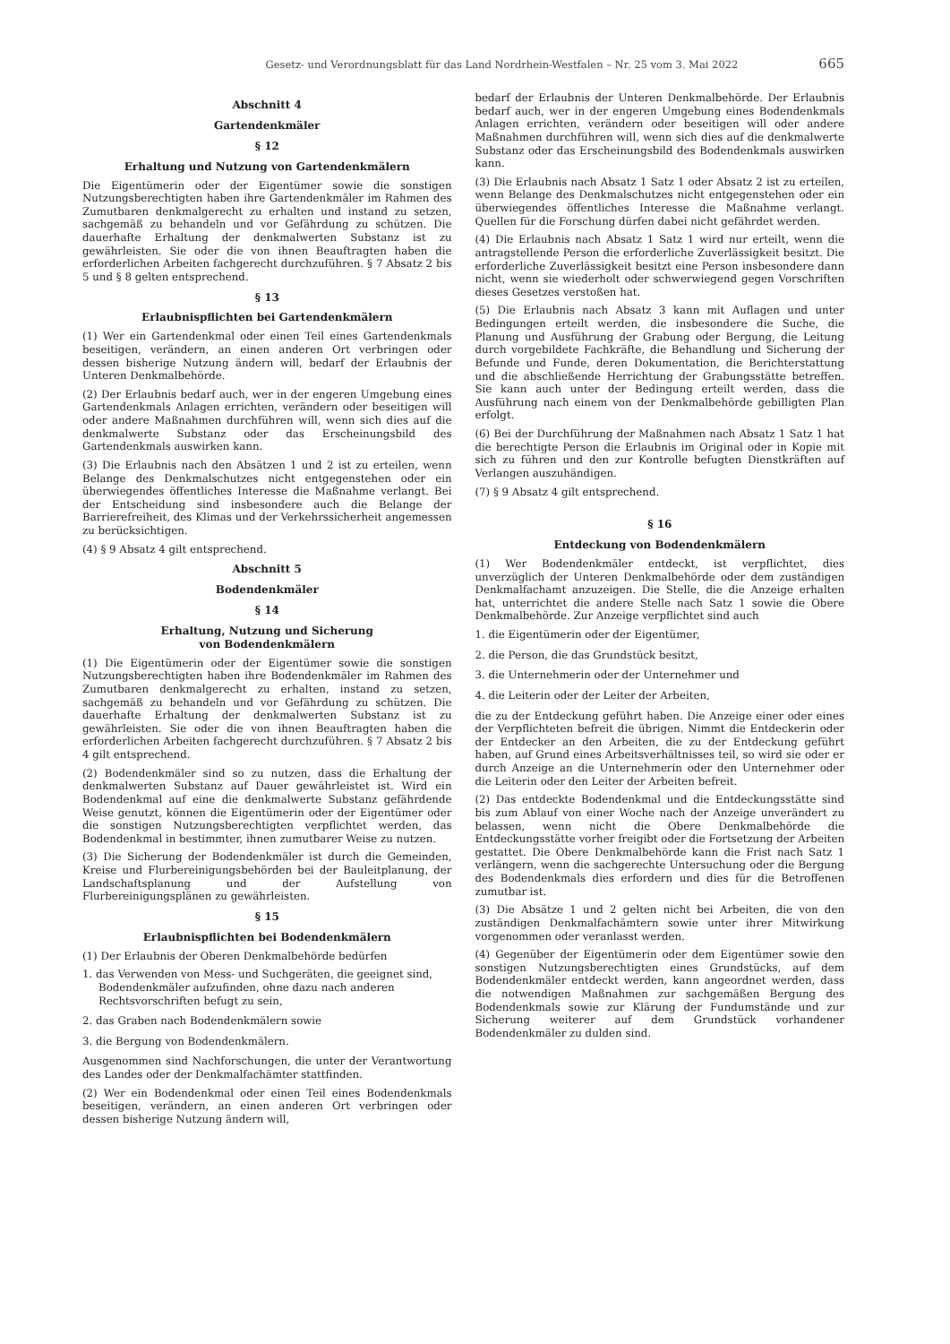Gesetz- und Verordnungsblatt für das Land Nordrhein-Westfalen – Nr. 25 vom 3. Mai 2022 665
Abschnitt 4
Gartendenkmäler
§ 12
Erhaltung und Nutzung von Gartendenkmälern
Die Eigentümerin oder der Eigentümer sowie die sonstigen Nutzungsberechtigten haben ihre Gartendenkmäler im Rahmen des Zumutbaren denkmalgerecht zu erhalten und instand zu setzen, sachgemäß zu behandeln und vor Gefährdung zu schützen. Die dauerhafte Erhaltung der denkmalwerten Substanz ist zu gewährleisten. Sie oder die von ihnen Beauftragten haben die erforderlichen Arbeiten fachgerecht durchzuführen. § 7 Absatz 2 bis 5 und § 8 gelten entsprechend.
§ 13
Erlaubnispflichten bei Gartendenkmälern
(1) Wer ein Gartendenkmal oder einen Teil eines Gartendenkmals beseitigen, verändern, an einen anderen Ort verbringen oder dessen bisherige Nutzung ändern will, bedarf der Erlaubnis der Unteren Denkmalbehörde.
(2) Der Erlaubnis bedarf auch, wer in der engeren Umgebung eines Gartendenkmals Anlagen errichten, verändern oder beseitigen will oder andere Maßnahmen durchführen will, wenn sich dies auf die denkmalwerte Substanz oder das Erscheinungsbild des Gartendenkmals auswirken kann.
(3) Die Erlaubnis nach den Absätzen 1 und 2 ist zu erteilen, wenn Belange des Denkmalschutzes nicht entgegenstehen oder ein überwiegendes öffentliches Interesse die Maßnahme verlangt. Bei der Entscheidung sind insbesondere auch die Belange der Barrierefreiheit, des Klimas und der Verkehrssicherheit angemessen zu berücksichtigen.
(4) § 9 Absatz 4 gilt entsprechend.
Abschnitt 5
Bodendenkmäler
§ 14
Erhaltung, Nutzung und Sicherung
von Bodendenkmälern
(1) Die Eigentümerin oder der Eigentümer sowie die sonstigen Nutzungsberechtigten haben ihre Bodendenkmäler im Rahmen des Zumutbaren denkmalgerecht zu erhalten, instand zu setzen, sachgemäß zu behandeln und vor Gefährdung zu schützen. Die dauerhafte Erhaltung der denkmalwerten Substanz ist zu gewährleisten. Sie oder die von ihnen Beauftragten haben die erforderlichen Arbeiten fachgerecht durchzuführen. § 7 Absatz 2 bis 4 gilt entsprechend.
(2) Bodendenkmäler sind so zu nutzen, dass die Erhaltung der denkmalwerten Substanz auf Dauer gewährleistet ist. Wird ein Bodendenkmal auf eine die denkmalwerte Substanz gefährdende Weise genutzt, können die Eigentümerin oder der Eigentümer oder die sonstigen Nutzungsberechtigten verpflichtet werden, das Bodendenkmal in bestimmter, ihnen zumutbarer Weise zu nutzen.
(3) Die Sicherung der Bodendenkmäler ist durch die Gemeinden, Kreise und Flurbereinigungsbehörden bei der Bauleitplanung, der Landschaftsplanung und der Aufstellung von Flurbereinigungsplänen zu gewährleisten.
§ 15
Erlaubnispflichten bei Bodendenkmälern
(1) Der Erlaubnis der Oberen Denkmalbehörde bedürfen
1. das Verwenden von Mess- und Suchgeräten, die geeignet sind, Bodendenkmäler aufzufinden, ohne dazu nach anderen Rechtsvorschriften befugt zu sein,
2. das Graben nach Bodendenkmälern sowie
3. die Bergung von Bodendenkmälern.
Ausgenommen sind Nachforschungen, die unter der Verantwortung des Landes oder der Denkmalfachämter stattfinden.
(2) Wer ein Bodendenkmal oder einen Teil eines Bodendenkmals beseitigen, verändern, an einen anderen Ort verbringen oder dessen bisherige Nutzung ändern will,
bedarf der Erlaubnis der Unteren Denkmalbehörde. Der Erlaubnis bedarf auch, wer in der engeren Umgebung eines Bodendenkmals Anlagen errichten, verändern oder beseitigen will oder andere Maßnahmen durchführen will, wenn sich dies auf die denkmalwerte Substanz oder das Erscheinungsbild des Bodendenkmals auswirken kann.
(3) Die Erlaubnis nach Absatz 1 Satz 1 oder Absatz 2 ist zu erteilen, wenn Belange des Denkmalschutzes nicht entgegenstehen oder ein überwiegendes öffentliches Interesse die Maßnahme verlangt. Quellen für die Forschung dürfen dabei nicht gefährdet werden.
(4) Die Erlaubnis nach Absatz 1 Satz 1 wird nur erteilt, wenn die antragstellende Person die erforderliche Zuverlässigkeit besitzt. Die erforderliche Zuverlässigkeit besitzt eine Person insbesondere dann nicht, wenn sie wiederholt oder schwerwiegend gegen Vorschriften dieses Gesetzes verstoßen hat.
(5) Die Erlaubnis nach Absatz 3 kann mit Auflagen und unter Bedingungen erteilt werden, die insbesondere die Suche, die Planung und Ausführung der Grabung oder Bergung, die Leitung durch vorgebildete Fachkräfte, die Behandlung und Sicherung der Befunde und Funde, deren Dokumentation, die Berichterstattung und die abschließende Herrichtung der Grabungsstätte betreffen. Sie kann auch unter der Bedingung erteilt werden, dass die Ausführung nach einem von der Denkmalbehörde gebilligten Plan erfolgt.
(6) Bei der Durchführung der Maßnahmen nach Absatz 1 Satz 1 hat die berechtigte Person die Erlaubnis im Original oder in Kopie mit sich zu führen und den zur Kontrolle befugten Dienstkräften auf Verlangen auszuhändigen.
(7) § 9 Absatz 4 gilt entsprechend.
§ 16
Entdeckung von Bodendenkmälern
(1) Wer Bodendenkmäler entdeckt, ist verpflichtet, dies unverzüglich der Unteren Denkmalbehörde oder dem zuständigen Denkmalfachamt anzuzeigen. Die Stelle, die die Anzeige erhalten hat, unterrichtet die andere Stelle nach Satz 1 sowie die Obere Denkmalbehörde. Zur Anzeige verpflichtet sind auch
1. die Eigentümerin oder der Eigentümer,
2. die Person, die das Grundstück besitzt,
3. die Unternehmerin oder der Unternehmer und
4. die Leiterin oder der Leiter der Arbeiten,
die zu der Entdeckung geführt haben. Die Anzeige einer oder eines der Verpflichteten befreit die übrigen. Nimmt die Entdeckerin oder der Entdecker an den Arbeiten, die zu der Entdeckung geführt haben, auf Grund eines Arbeitsverhältnisses teil, so wird sie oder er durch Anzeige an die Unternehmerin oder den Unternehmer oder die Leiterin oder den Leiter der Arbeiten befreit.
(2) Das entdeckte Bodendenkmal und die Entdeckungsstätte sind bis zum Ablauf von einer Woche nach der Anzeige unverändert zu belassen, wenn nicht die Obere Denkmalbehörde die Entdeckungsstätte vorher freigibt oder die Fortsetzung der Arbeiten gestattet. Die Obere Denkmalbehörde kann die Frist nach Satz 1 verlängern, wenn die sachgerechte Untersuchung oder die Bergung des Bodendenkmals dies erfordern und dies für die Betroffenen zumutbar ist.
(3) Die Absätze 1 und 2 gelten nicht bei Arbeiten, die von den zuständigen Denkmalfachämtern sowie unter ihrer Mitwirkung vorgenommen oder veranlasst werden.
(4) Gegenüber der Eigentümerin oder dem Eigentümer sowie den sonstigen Nutzungsberechtigten eines Grundstücks, auf dem Bodendenkmäler entdeckt werden, kann angeordnet werden, dass die notwendigen Maßnahmen zur sachgemäßen Bergung des Bodendenkmals sowie zur Klärung der Fundumstände und zur Sicherung weiterer auf dem Grundstück vorhandener Bodendenkmäler zu dulden sind.